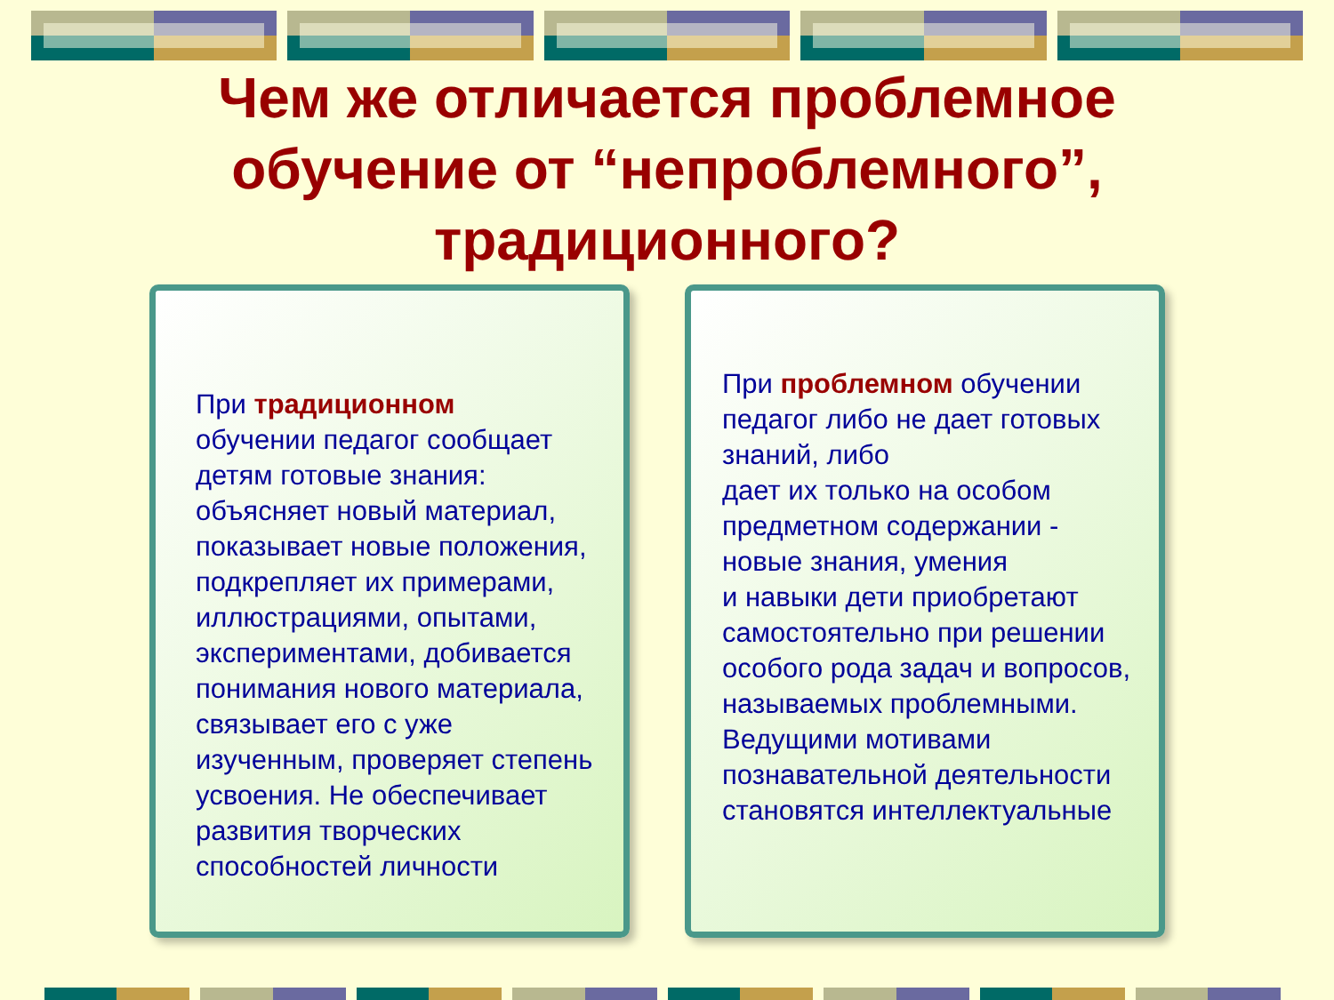Чем же отличается проблемное
обучение от “непроблемного”,
традиционного?
При традиционном
обучении педагог сообщает детям готовые знания: объясняет новый материал, показывает новые положения, подкрепляет их примерами, иллюстрациями, опытами, экспериментами, добивается понимания нового материала, связывает его с уже изученным, проверяет степень усвоения. Не обеспечивает развития творческих способностей личности
При проблемном обучении педагог либо не дает готовых знаний, либо
дает их только на особом предметном содержании - новые знания, умения
и навыки дети приобретают самостоятельно при решении особого рода задач и вопросов, называемых проблемными.
Ведущими мотивами познавательной деятельности становятся интеллектуальные